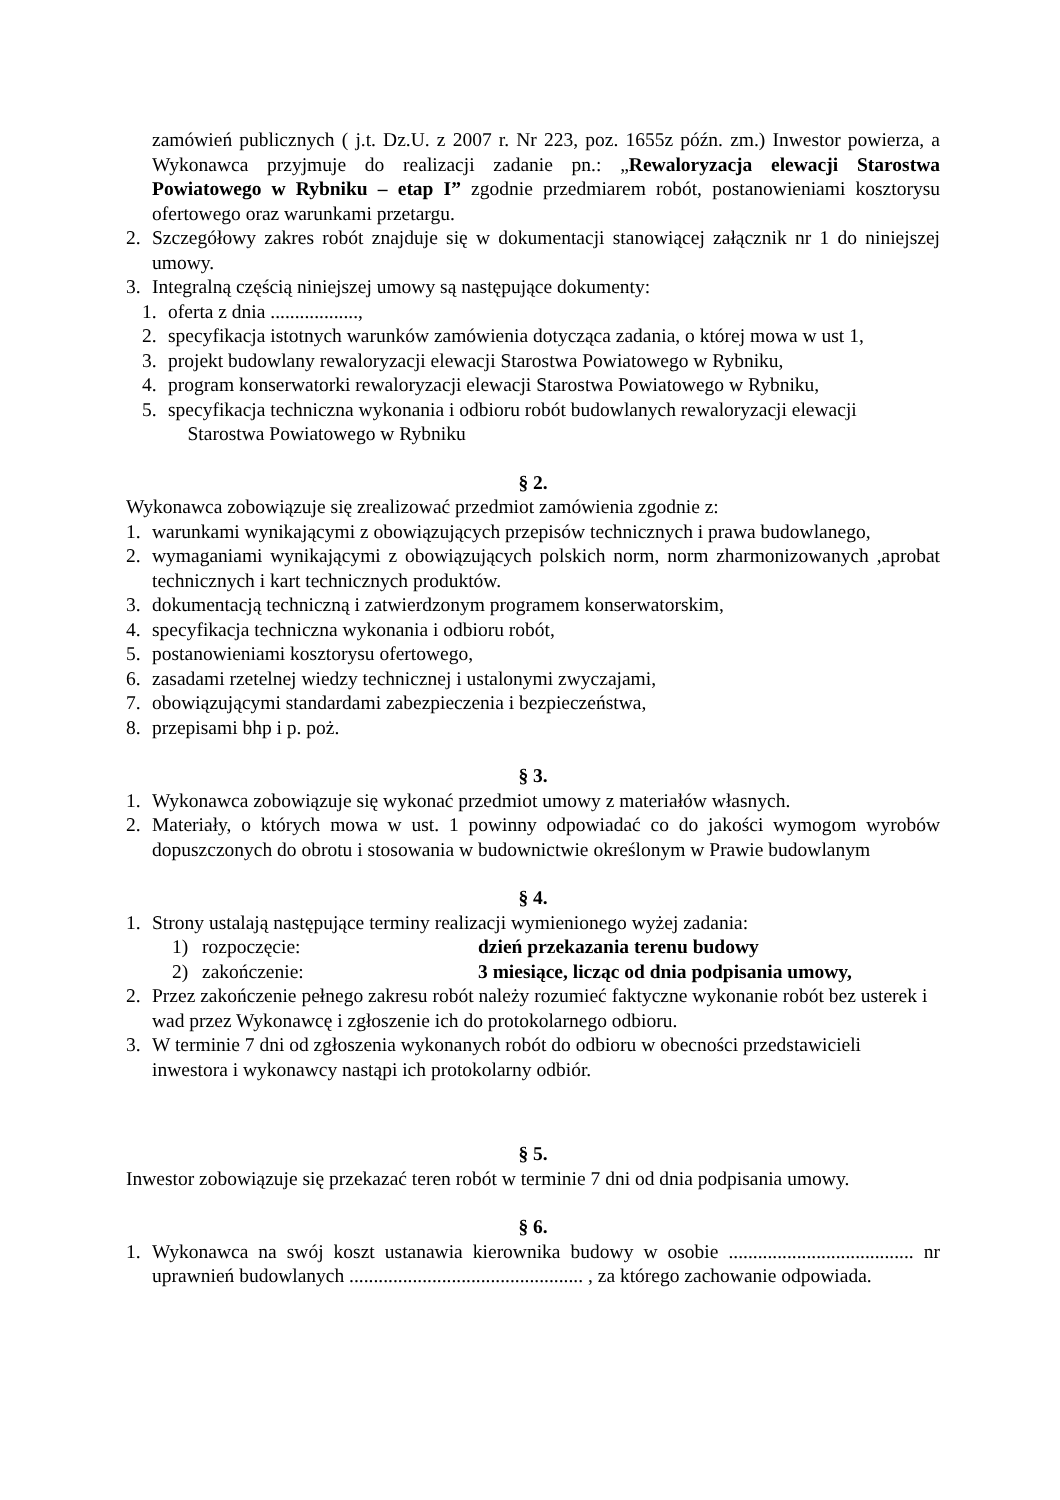zamówień publicznych ( j.t. Dz.U. z 2007 r. Nr 223, poz. 1655z późn. zm.) Inwestor powierza, a Wykonawca przyjmuje do realizacji zadanie pn.: „Rewaloryzacja elewacji Starostwa Powiatowego w Rybniku – etap I” zgodnie przedmiarem robót, postanowieniami kosztorysu ofertowego oraz warunkami przetargu.
2. Szczegółowy zakres robót znajduje się w dokumentacji stanowiącej załącznik nr 1 do niniejszej umowy.
3. Integralną częścią niniejszej umowy są następujące dokumenty:
1. oferta z dnia ..................,
2. specyfikacja istotnych warunków zamówienia dotycząca zadania, o której mowa w ust 1,
3. projekt budowlany rewaloryzacji elewacji Starostwa Powiatowego w Rybniku,
4. program konserwatorki rewaloryzacji elewacji Starostwa Powiatowego w Rybniku,
5. specyfikacja techniczna wykonania i odbioru robót budowlanych rewaloryzacji elewacji
Starostwa Powiatowego w Rybniku
§ 2.
Wykonawca zobowiązuje się zrealizować przedmiot zamówienia zgodnie z:
1. warunkami wynikającymi z obowiązujących przepisów technicznych i prawa budowlanego,
2. wymaganiami wynikającymi z obowiązujących polskich norm, norm zharmonizowanych ,aprobat technicznych i kart technicznych produktów.
3. dokumentacją techniczną i zatwierdzonym programem konserwatorskim,
4. specyfikacja techniczna wykonania i odbioru robót,
5. postanowieniami kosztorysu ofertowego,
6. zasadami rzetelnej wiedzy technicznej i ustalonymi zwyczajami,
7. obowiązującymi standardami zabezpieczenia i bezpieczeństwa,
8. przepisami bhp i p. poż.
§ 3.
1. Wykonawca zobowiązuje się wykonać przedmiot umowy z materiałów własnych.
2. Materiały, o których mowa w ust. 1 powinny odpowiadać co do jakości wymogom wyrobów dopuszczonych do obrotu i stosowania w budownictwie określonym w Prawie budowlanym
§ 4.
1. Strony ustalają następujące terminy realizacji wymienionego wyżej zadania:
1) rozpoczęcie: dzień przekazania terenu budowy
2) zakończenie: 3 miesiące, licząc od dnia podpisania umowy,
2. Przez zakończenie pełnego zakresu robót należy rozumieć faktyczne wykonanie robót bez usterek i wad przez Wykonawcę i zgłoszenie ich do protokolarnego odbioru.
3. W terminie 7 dni od zgłoszenia wykonanych robót do odbioru w obecności przedstawicieli inwestora i wykonawcy nastąpi ich protokolarny odbiór.
§ 5.
Inwestor zobowiązuje się przekazać teren robót w terminie 7 dni od dnia podpisania umowy.
§ 6.
1. Wykonawca na swój koszt ustanawia kierownika budowy w osobie ...................................... nr uprawnień budowlanych ................................................ , za którego zachowanie odpowiada.